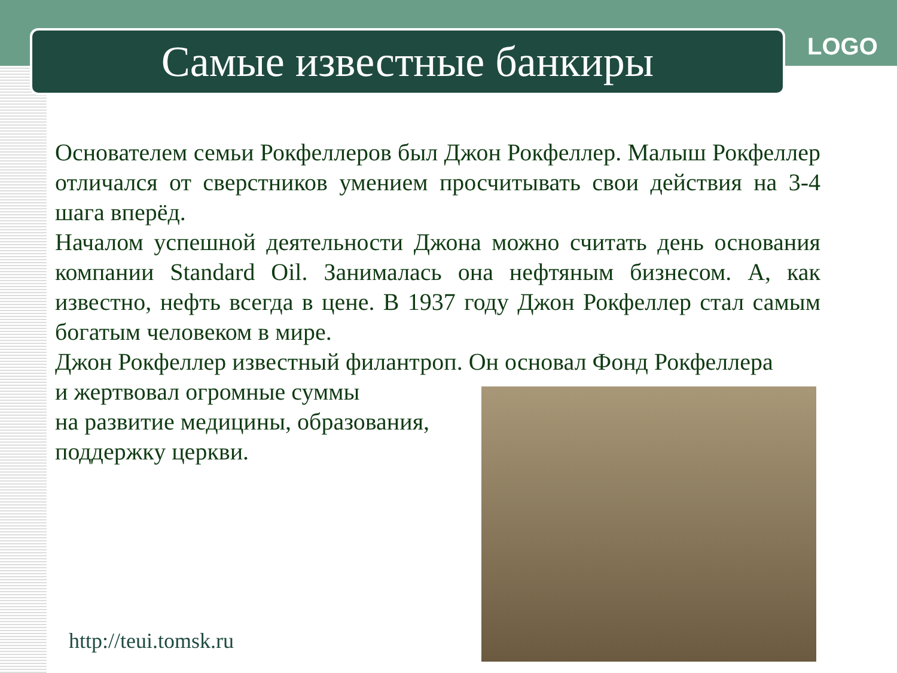Самые известные банкиры LOGO
Основателем семьи Рокфеллеров был Джон Рокфеллер. Малыш Рокфеллер отличался от сверстников умением просчитывать свои действия на 3-4 шага вперёд.
Началом успешной деятельности Джона можно считать день основания компании Standard Oil. Занималась она нефтяным бизнесом. А, как известно, нефть всегда в цене. В 1937 году Джон Рокфеллер стал самым богатым человеком в мире.
Джон Рокфеллер известный филантроп. Он основал Фонд Рокфеллера
и жертвовал огромные суммы
на развитие медицины, образования,
поддержку церкви.
http://teui.tomsk.ru